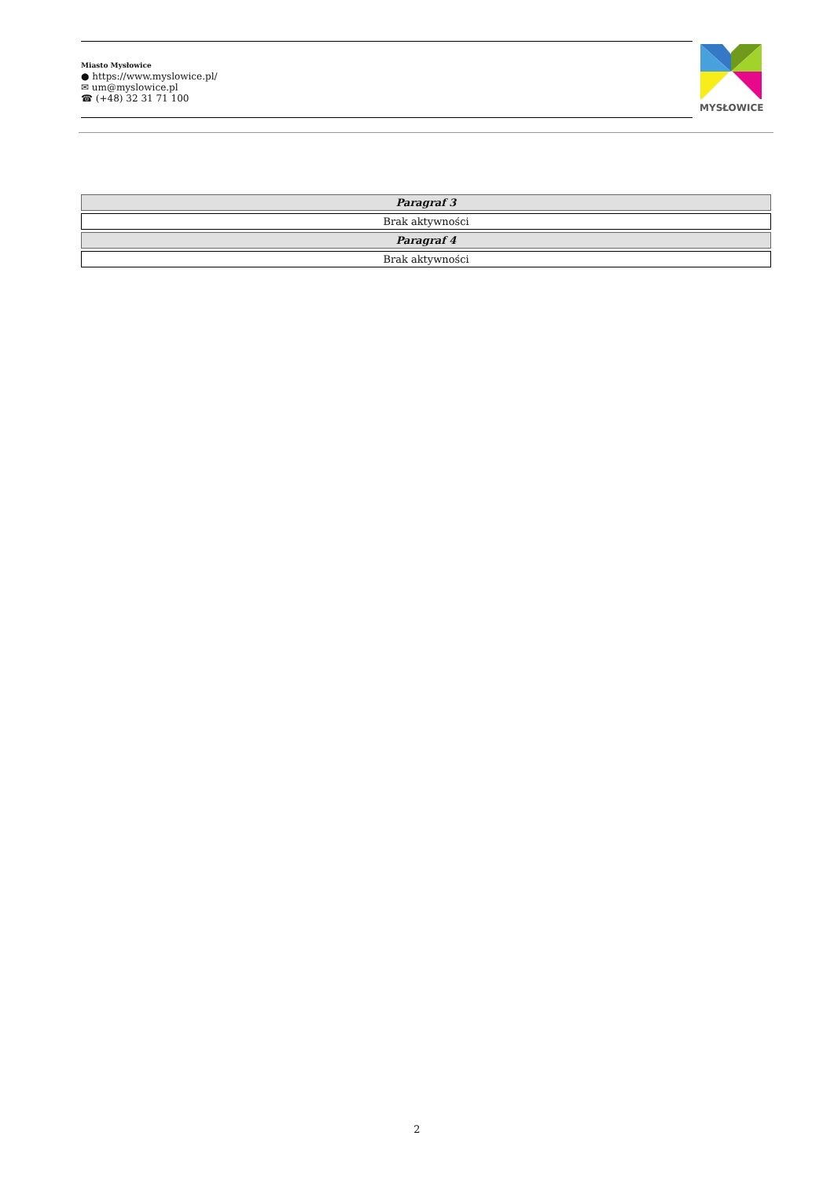Miasto Mysłowice
● https://www.myslowice.pl/
✉ um@myslowice.pl
☎ (+48) 32 31 71 100
MYSŁOWICE
| Paragraf 3 |
| Brak aktywności |
| Paragraf 4 |
| Brak aktywności |
2